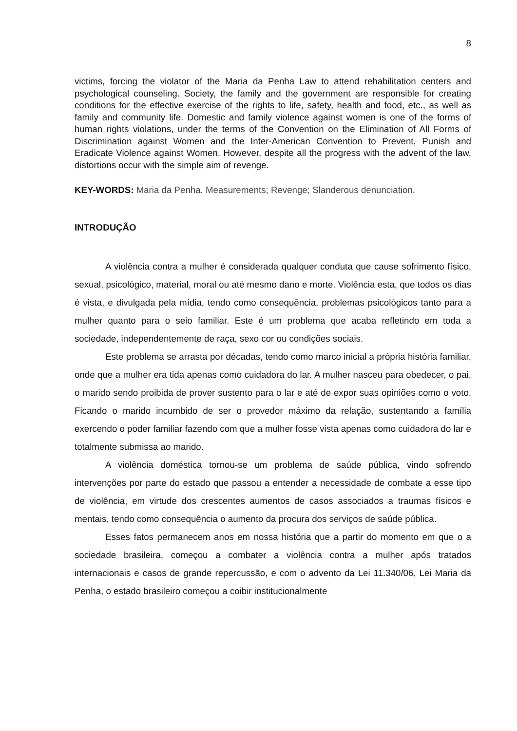8
victims, forcing the violator of the Maria da Penha Law to attend rehabilitation centers and psychological counseling. Society, the family and the government are responsible for creating conditions for the effective exercise of the rights to life, safety, health and food, etc., as well as family and community life. Domestic and family violence against women is one of the forms of human rights violations, under the terms of the Convention on the Elimination of All Forms of Discrimination against Women and the Inter-American Convention to Prevent, Punish and Eradicate Violence against Women. However, despite all the progress with the advent of the law, distortions occur with the simple aim of revenge.
KEY-WORDS: Maria da Penha. Measurements; Revenge; Slanderous denunciation.
INTRODUÇÃO
A violência contra a mulher é considerada qualquer conduta que cause sofrimento físico, sexual, psicológico, material, moral ou até mesmo dano e morte. Violência esta, que todos os dias é vista, e divulgada pela mídia, tendo como consequência, problemas psicológicos tanto para a mulher quanto para o seio familiar. Este é um problema que acaba refletindo em toda a sociedade, independentemente de raça, sexo cor ou condições sociais.
Este problema se arrasta por décadas, tendo como marco inicial a própria história familiar, onde que a mulher era tida apenas como cuidadora do lar. A mulher nasceu para obedecer, o pai, o marido sendo proibida de prover sustento para o lar e até de expor suas opiniões como o voto. Ficando o marido incumbido de ser o provedor máximo da relação, sustentando a família exercendo o poder familiar fazendo com que a mulher fosse vista apenas como cuidadora do lar e totalmente submissa ao marido.
A violência doméstica tornou-se um problema de saúde pública, vindo sofrendo intervenções por parte do estado que passou a entender a necessidade de combate a esse tipo de violência, em virtude dos crescentes aumentos de casos associados a traumas físicos e mentais, tendo como consequência o aumento da procura dos serviços de saúde pública.
Esses fatos permanecem anos em nossa história que a partir do momento em que o a sociedade brasileira, começou a combater a violência contra a mulher após tratados internacionais e casos de grande repercussão, e com o advento da Lei 11.340/06, Lei Maria da Penha, o estado brasileiro começou a coibir institucionalmente